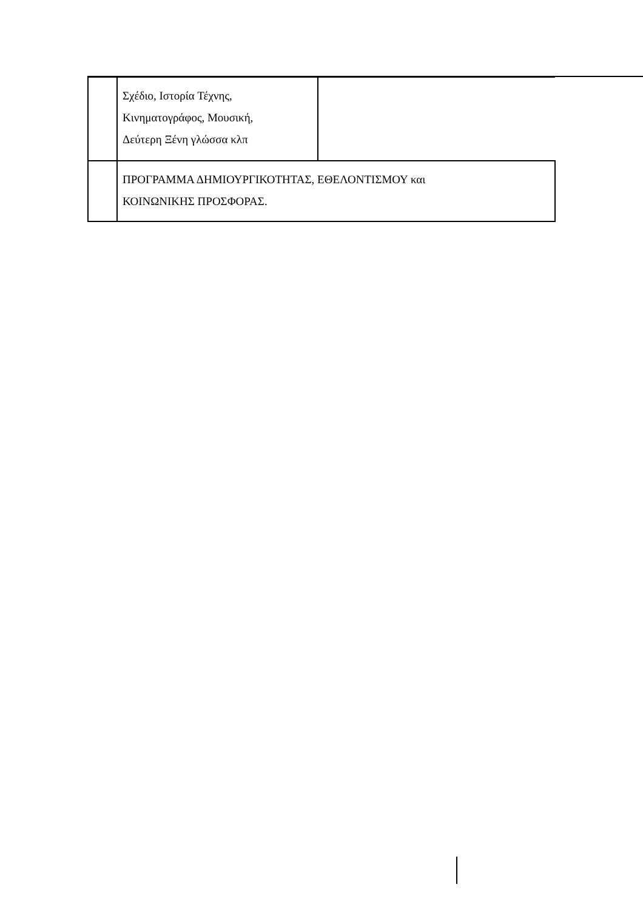| | Σχέδιο, Ιστορία Τέχνης, Κινηματογράφος, Μουσική, Δεύτερη Ξένη γλώσσα κλπ | |
| | ΠΡΟΓΡΑΜΜΑ ΔΗΜΙΟΥΡΓΙΚΟΤΗΤΑΣ, ΕΘΕΛΟΝΤΙΣΜΟΥ και ΚΟΙΝΩΝΙΚΗΣ ΠΡΟΣΦΟΡΑΣ. | |